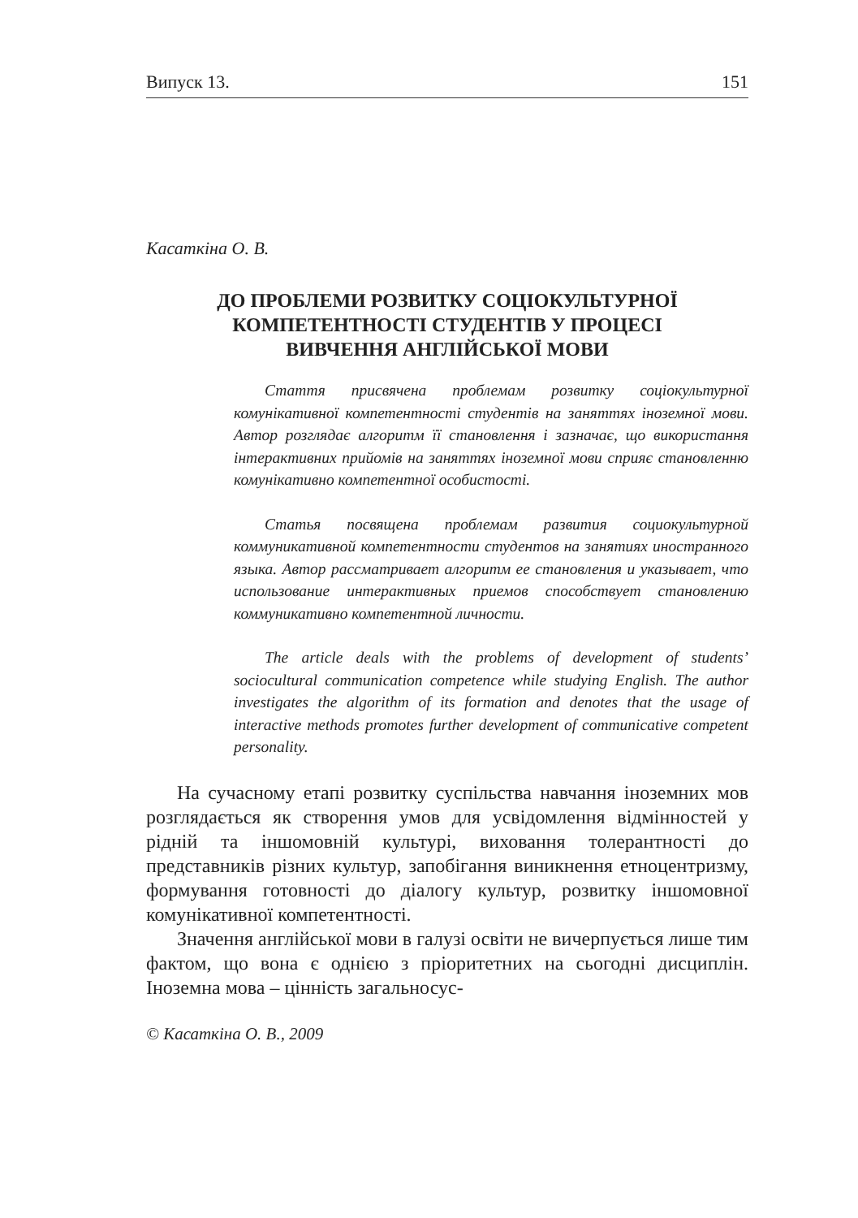Випуск 13. 151
Касаткіна О. В.
ДО ПРОБЛЕМИ РОЗВИТКУ СОЦІОКУЛЬТУРНОЇ
КОМПЕТЕНТНОСТІ СТУДЕНТІВ У ПРОЦЕСІ
ВИВЧЕННЯ АНГЛІЙСЬКОЇ МОВИ
Стаття присвячена проблемам розвитку соціокультурної комунікативної компетентності студентів на заняттях іноземної мови. Автор розглядає алгоритм її становлення і зазначає, що використання інтерактивних прийомів на заняттях іноземної мови сприяє становленню комунікативно компетентної особистості.
Статья посвящена проблемам развития социокультурной коммуникативной компетентности студентов на занятиях иностранного языка. Автор рассматривает алгоритм ее становления и указывает, что использование интерактивных приемов способствует становлению коммуникативно компетентной личности.
The article deals with the problems of development of students’ sociocultural communication competence while studying English. The author investigates the algorithm of its formation and denotes that the usage of interactive methods promotes further development of communicative competent personality.
На сучасному етапі розвитку суспільства навчання іноземних мов розглядається як створення умов для усвідомлення відмінностей у рідній та іншомовній культурі, виховання толерантності до представників різних культур, запобігання виникнення етноцентризму, формування готовності до діалогу культур, розвитку іншомовної комунікативної компетентності.
Значення англійської мови в галузі освіти не вичерпується лише тим фактом, що вона є однією з пріоритетних на сьогодні дисциплін. Іноземна мова – цінність загальносус-
© Касаткіна О. В., 2009